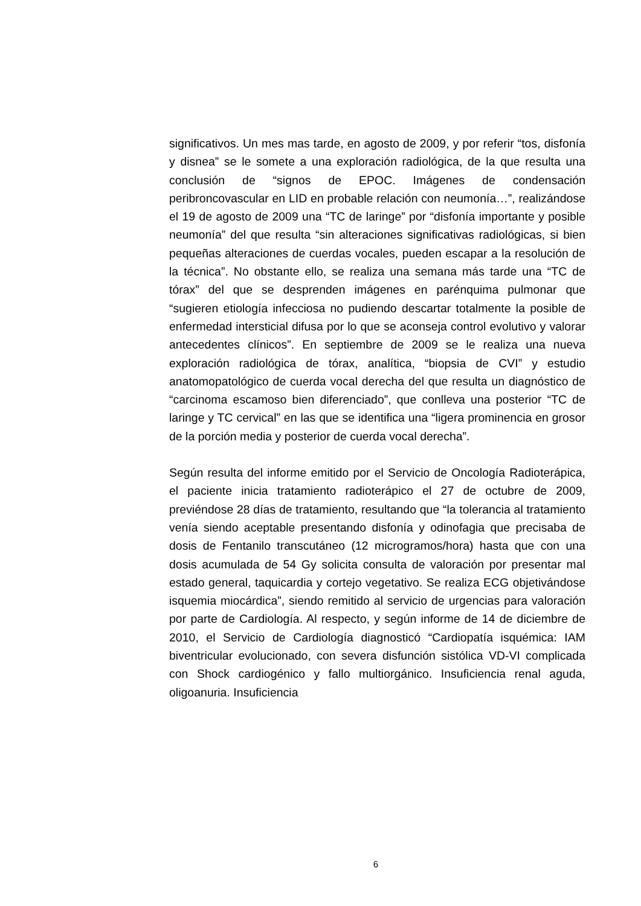significativos. Un mes mas tarde, en agosto de 2009, y por referir “tos, disfonía y disnea” se le somete a una exploración radiológica, de la que resulta una conclusión de “signos de EPOC. Imágenes de condensación peribroncovascular en LID en probable relación con neumonía…”, realizándose el 19 de agosto de 2009 una “TC de laringe” por “disfonía importante y posible neumonía” del que resulta “sin alteraciones significativas radiológicas, si bien pequeñas alteraciones de cuerdas vocales, pueden escapar a la resolución de la técnica”. No obstante ello, se realiza una semana más tarde una “TC de tórax” del que se desprenden imágenes en parénquima pulmonar que “sugieren etiología infecciosa no pudiendo descartar totalmente la posible de enfermedad intersticial difusa por lo que se aconseja control evolutivo y valorar antecedentes clínicos”. En septiembre de 2009 se le realiza una nueva exploración radiológica de tórax, analítica, “biopsia de CVI” y estudio anatomopatológico de cuerda vocal derecha del que resulta un diagnóstico de “carcinoma escamoso bien diferenciado”, que conlleva una posterior “TC de laringe y TC cervical” en las que se identifica una “ligera prominencia en grosor de la porción media y posterior de cuerda vocal derecha”.
Según resulta del informe emitido por el Servicio de Oncología Radioterápica, el paciente inicia tratamiento radioterápico el 27 de octubre de 2009, previéndose 28 días de tratamiento, resultando que “la tolerancia al tratamiento venía siendo aceptable presentando disfonía y odinofagia que precisaba de dosis de Fentanilo transcutáneo (12 microgramos/hora) hasta que con una dosis acumulada de 54 Gy solicita consulta de valoración por presentar mal estado general, taquicardia y cortejo vegetativo. Se realiza ECG objetivándose isquemia miocárdica”, siendo remitido al servicio de urgencias para valoración por parte de Cardiología. Al respecto, y según informe de 14 de diciembre de 2010, el Servicio de Cardiología diagnosticó “Cardiopatía isquémica: IAM biventricular evolucionado, con severa disfunción sistólica VD-VI complicada con Shock cardiogénico y fallo multiorgánico. Insuficiencia renal aguda, oligoanuria. Insuficiencia
6